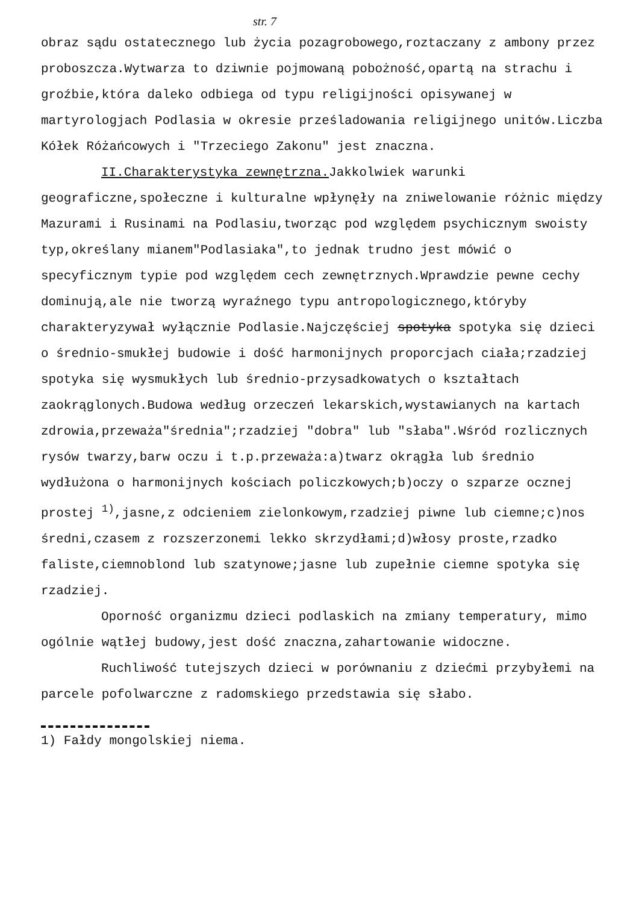str. 7
obraz sądu ostatecznego lub życia pozagrobowego,roztaczany z ambony przez proboszcza.Wytwarza to dziwnie pojmowaną pobożność,opartą na strachu i groźbie,która daleko odbiega od typu religijności opisywanej w martyrologjach Podlasia w okresie prześladowania religijnego unitów.Liczba Kółek Różańcowych i "Trzeciego Zakonu" jest znaczna.
II.Charakterystyka zewnętrzna. Jakkolwiek warunki geograficzne,społeczne i kulturalne wpłynęły na zniwelowanie różnic między Mazurami i Rusinami na Podlasiu,tworząc pod względem psychicznym swoisty typ,określany mianem"Podlasiaka",to jednak trudno jest mówić o specyficznym typie pod względem cech zewnętrznych.Wprawdzie pewne cechy dominują,ale nie tworzą wyraźnego typu antropologicznego,któryby charakteryzywał wyłącznie Podlasie.Najczęściej spotyka spotyka się dzieci o średnio-smukłej budowie i dość harmonijnych proporcjach ciała;rzadziej spotyka się wysmukłych lub średnio-przysadkowatych o kształtach zaokrąglonych.Budowa według orzeczeń lekarskich,wystawianych na kartach zdrowia,przeważa"średnia";rzadziej "dobra" lub "słaba".Wśród rozlicznych rysów twarzy,barw oczu i t.p.przeważa:a)twarz okrągła lub średnio wydłużona o harmonijnych kościach policzkowych;b)oczy o szparze ocznej prostej <sup>1)</sup>,jasne,z odcieniem zielonkowym,rzadziej piwne lub ciemne;c)nos średni,czasem z rozszerzonemi lekko skrzydłami;d)włosy proste,rzadko faliste,ciemnoblond lub szatynowe;jasne lub zupełnie ciemne spotyka się rzadziej.
Oporność organizmu dzieci podlaskich na zmiany temperatury, mimo ogólnie wątłej budowy,jest dość znaczna,zahartowanie widoczne.
Ruchliwość tutejszych dzieci w porównaniu z dziećmi przybyłemi na parcele pofolwarczne z radomskiego przedstawia się słabo.
1) Fałdy mongolskiej niema.